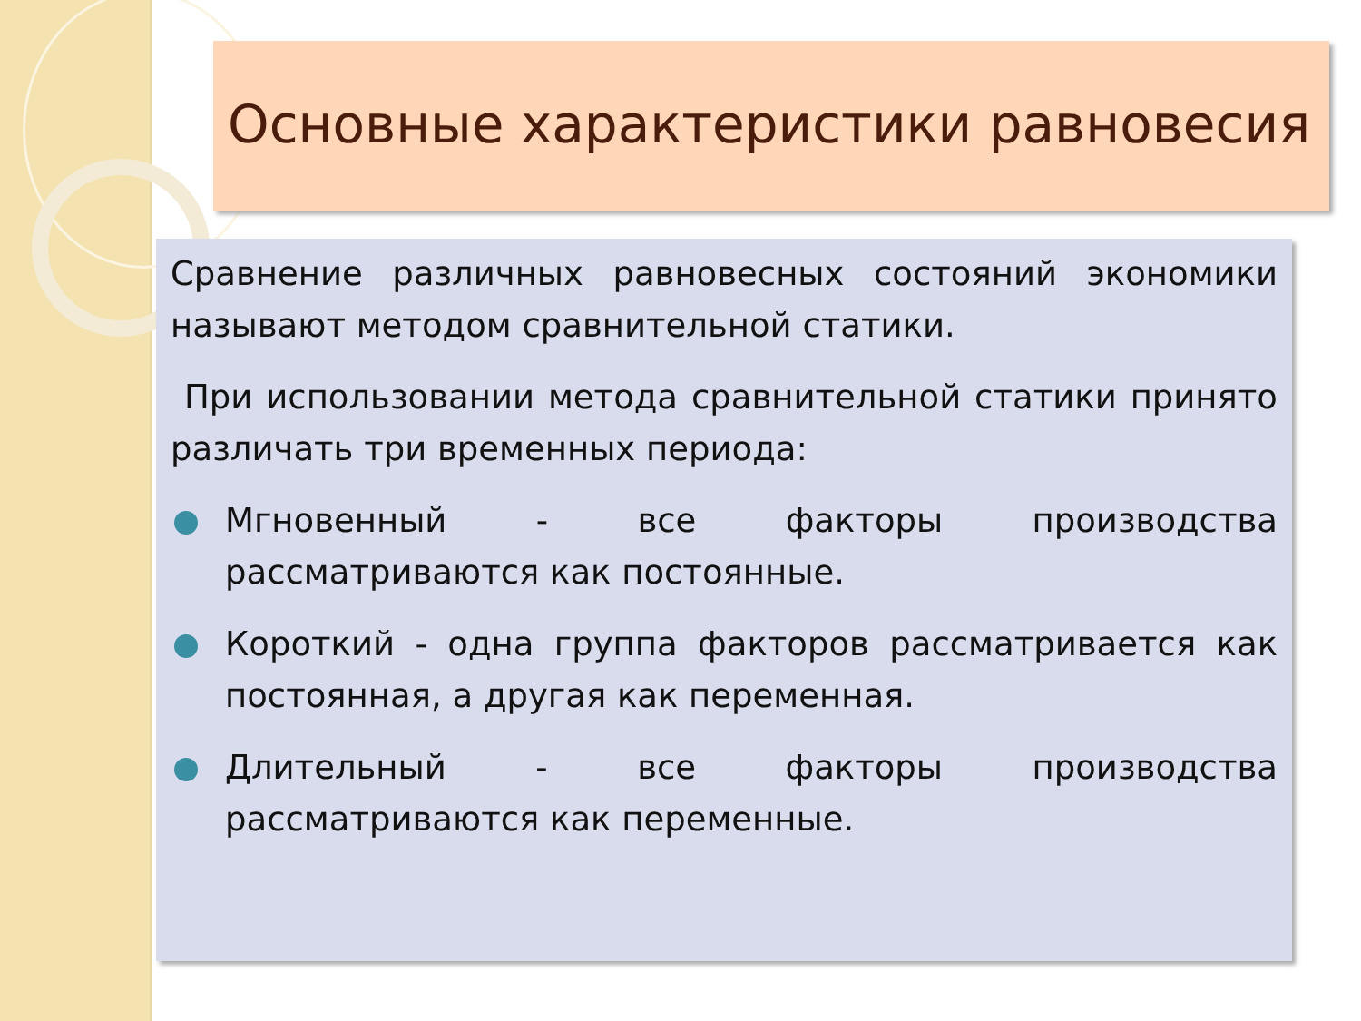Основные характеристики равновесия
Сравнение различных равновесных состояний экономики называют методом сравнительной статики.
При использовании метода сравнительной статики принято различать три временных периода:
Мгновенный - все факторы производства рассматриваются как постоянные.
Короткий - одна группа факторов рассматривается как постоянная, а другая как переменная.
Длительный - все факторы производства рассматриваются как переменные.